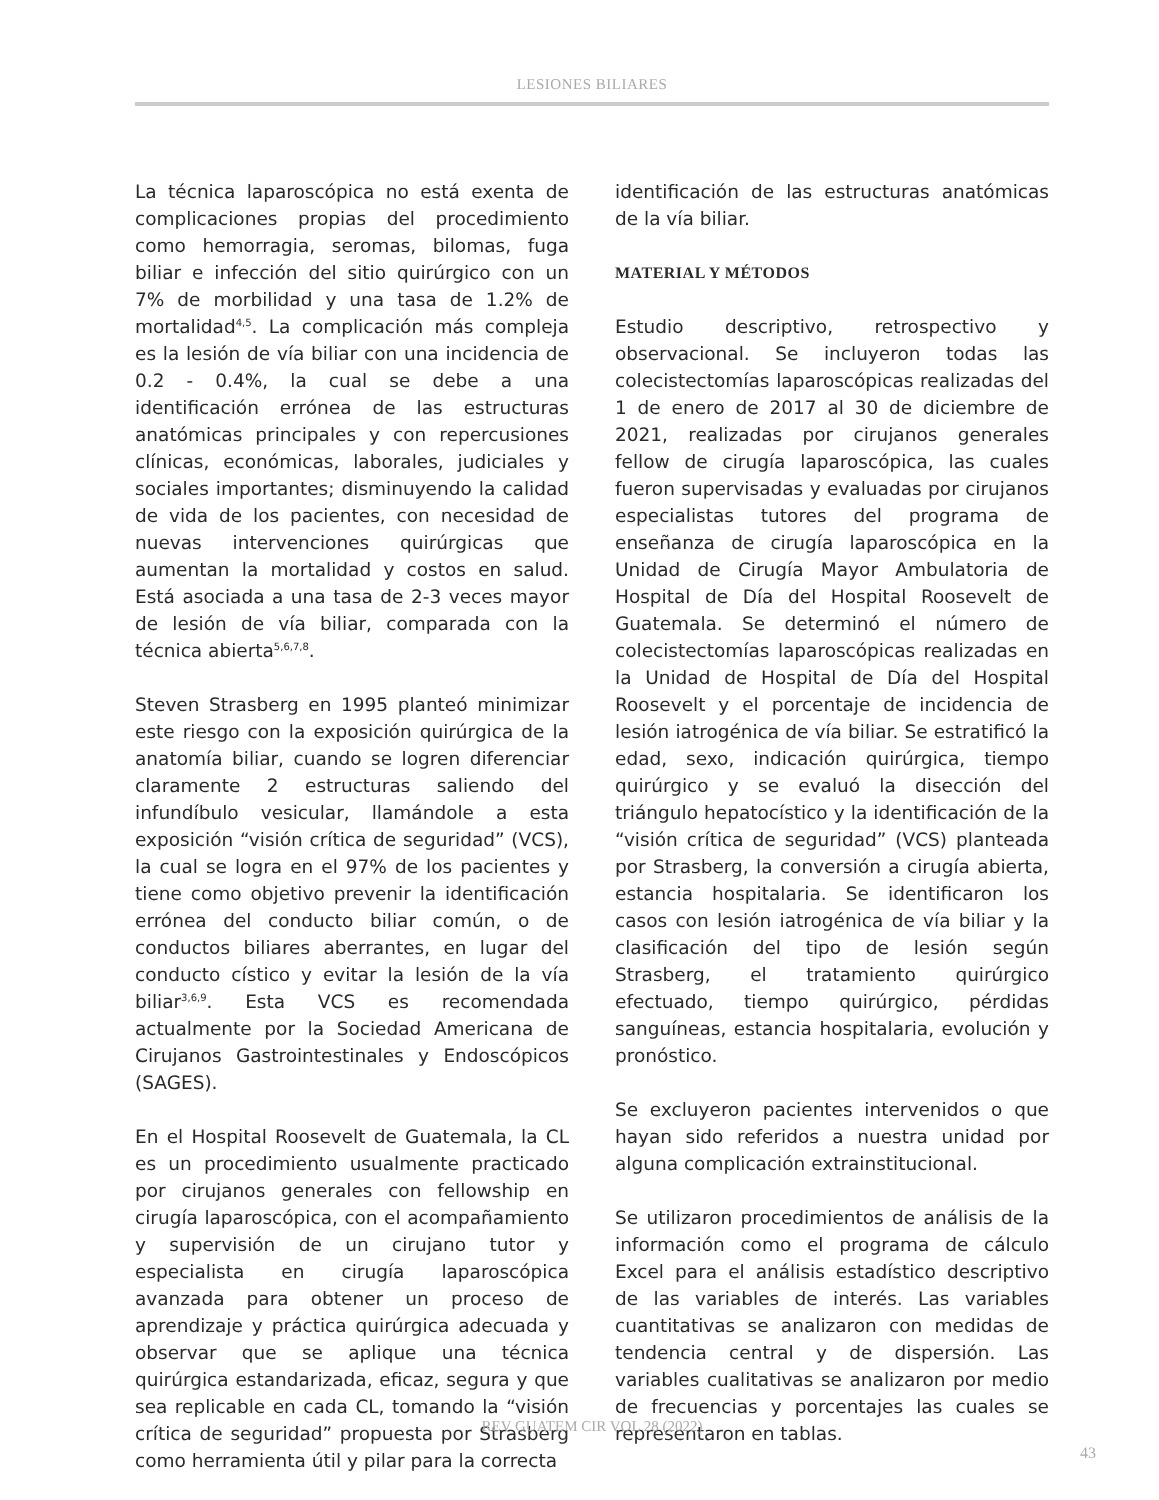LESIONES BILIARES
La técnica laparoscópica no está exenta de complicaciones propias del procedimiento como hemorragia, seromas, bilomas, fuga biliar e infección del sitio quirúrgico con un 7% de morbilidad y una tasa de 1.2% de mortalidad<sup>4,5</sup>. La complicación más compleja es la lesión de vía biliar con una incidencia de 0.2 - 0.4%, la cual se debe a una identificación errónea de las estructuras anatómicas principales y con repercusiones clínicas, económicas, laborales, judiciales y sociales importantes; disminuyendo la calidad de vida de los pacientes, con necesidad de nuevas intervenciones quirúrgicas que aumentan la mortalidad y costos en salud. Está asociada a una tasa de 2-3 veces mayor de lesión de vía biliar, comparada con la técnica abierta<sup>5,6,7,8</sup>.
Steven Strasberg en 1995 planteó minimizar este riesgo con la exposición quirúrgica de la anatomía biliar, cuando se logren diferenciar claramente 2 estructuras saliendo del infundíbulo vesicular, llamándole a esta exposición “visión crítica de seguridad” (VCS), la cual se logra en el 97% de los pacientes y tiene como objetivo prevenir la identificación errónea del conducto biliar común, o de conductos biliares aberrantes, en lugar del conducto cístico y evitar la lesión de la vía biliar<sup>3,6,9</sup>. Esta VCS es recomendada actualmente por la Sociedad Americana de Cirujanos Gastrointestinales y Endoscópicos (SAGES).
En el Hospital Roosevelt de Guatemala, la CL es un procedimiento usualmente practicado por cirujanos generales con fellowship en cirugía laparoscópica, con el acompañamiento y supervisión de un cirujano tutor y especialista en cirugía laparoscópica avanzada para obtener un proceso de aprendizaje y práctica quirúrgica adecuada y observar que se aplique una técnica quirúrgica estandarizada, eficaz, segura y que sea replicable en cada CL, tomando la “visión crítica de seguridad” propuesta por Strasberg como herramienta útil y pilar para la correcta
identificación de las estructuras anatómicas de la vía biliar.
MATERIAL Y MÉTODOS
Estudio descriptivo, retrospectivo y observacional. Se incluyeron todas las colecistectomías laparoscópicas realizadas del 1 de enero de 2017 al 30 de diciembre de 2021, realizadas por cirujanos generales fellow de cirugía laparoscópica, las cuales fueron supervisadas y evaluadas por cirujanos especialistas tutores del programa de enseñanza de cirugía laparoscópica en la Unidad de Cirugía Mayor Ambulatoria de Hospital de Día del Hospital Roosevelt de Guatemala. Se determinó el número de colecistectomías laparoscópicas realizadas en la Unidad de Hospital de Día del Hospital Roosevelt y el porcentaje de incidencia de lesión iatrogénica de vía biliar. Se estratificó la edad, sexo, indicación quirúrgica, tiempo quirúrgico y se evaluó la disección del triángulo hepatocístico y la identificación de la “visión crítica de seguridad” (VCS) planteada por Strasberg, la conversión a cirugía abierta, estancia hospitalaria. Se identificaron los casos con lesión iatrogénica de vía biliar y la clasificación del tipo de lesión según Strasberg, el tratamiento quirúrgico efectuado, tiempo quirúrgico, pérdidas sanguíneas, estancia hospitalaria, evolución y pronóstico.
Se excluyeron pacientes intervenidos o que hayan sido referidos a nuestra unidad por alguna complicación extrainstitucional.
Se utilizaron procedimientos de análisis de la información como el programa de cálculo Excel para el análisis estadístico descriptivo de las variables de interés. Las variables cuantitativas se analizaron con medidas de tendencia central y de dispersión. Las variables cualitativas se analizaron por medio de frecuencias y porcentajes las cuales se representaron en tablas.
REV GUATEM CIR VOL 28 (2022)
43